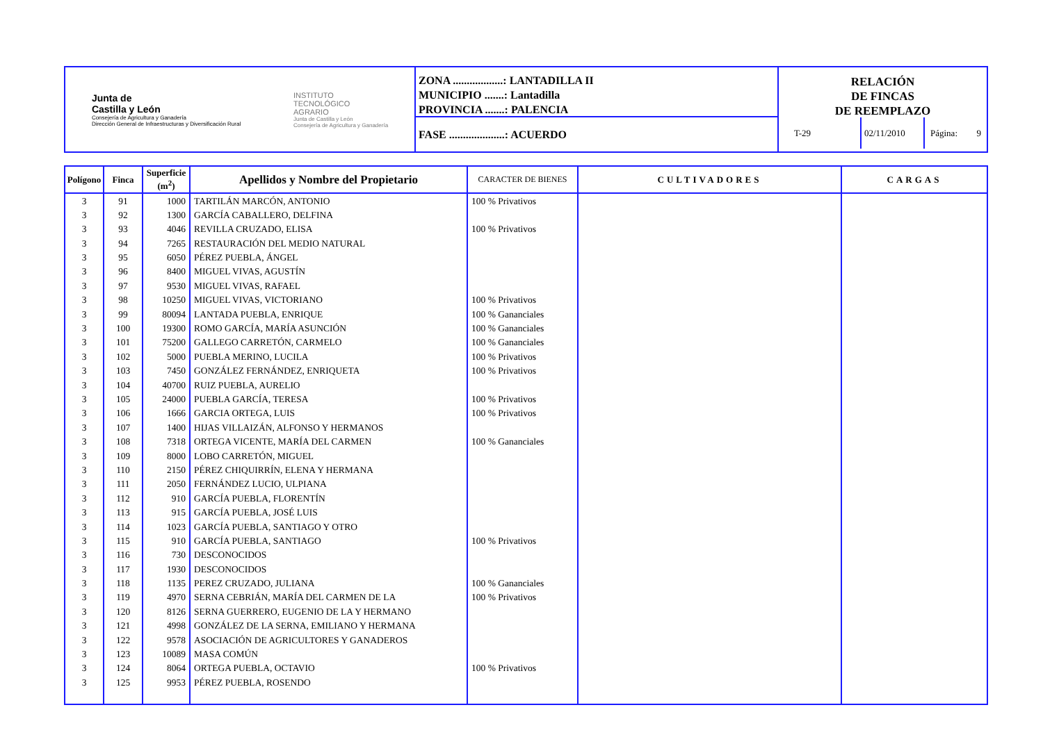Junta de
Castilla y León
Consejería de Agricultura y Ganadería
Dirección General de Infraestructuras y Diversificación Rural
INSTITUTO
TECNOLÓGICO
AGRARIO
Junta de Castilla y León
Consejería de Agricultura y Ganadería
ZONA ..................: LANTADILLA II
MUNICIPIO .......: Lantadilla
PROVINCIA .......: PALENCIA
FASE ....................: ACUERDO
RELACIÓN
DE FINCAS
DE REEMPLAZO
T-29 02/11/2010 Página: 9
| Polígono | Finca | Superficie (m<sup>2</sup>) | Apellidos y Nombre del Propietario | CARACTER DE BIENES | CULTIVADORES | CARGAS |
| --- | --- | --- | --- | --- | --- | --- |
| 3 | 91 | 1000 | TARTILÁN MARCÓN, ANTONIO | 100 % Privativos | | |
| 3 | 92 | 1300 | GARCÍA CABALLERO, DELFINA | | | |
| 3 | 93 | 4046 | REVILLA CRUZADO, ELISA | 100 % Privativos | | |
| 3 | 94 | 7265 | RESTAURACIÓN DEL MEDIO NATURAL | | | |
| 3 | 95 | 6050 | PÉREZ PUEBLA, ÁNGEL | | | |
| 3 | 96 | 8400 | MIGUEL VIVAS, AGUSTÍN | | | |
| 3 | 97 | 9530 | MIGUEL VIVAS, RAFAEL | | | |
| 3 | 98 | 10250 | MIGUEL VIVAS, VICTORIANO | 100 % Privativos | | |
| 3 | 99 | 80094 | LANTADA PUEBLA, ENRIQUE | 100 % Gananciales | | |
| 3 | 100 | 19300 | ROMO GARCÍA, MARÍA ASUNCIÓN | 100 % Gananciales | | |
| 3 | 101 | 75200 | GALLEGO CARRETÓN, CARMELO | 100 % Gananciales | | |
| 3 | 102 | 5000 | PUEBLA MERINO, LUCILA | 100 % Privativos | | |
| 3 | 103 | 7450 | GONZÁLEZ FERNÁNDEZ, ENRIQUETA | 100 % Privativos | | |
| 3 | 104 | 40700 | RUIZ PUEBLA, AURELIO | | | |
| 3 | 105 | 24000 | PUEBLA GARCÍA, TERESA | 100 % Privativos | | |
| 3 | 106 | 1666 | GARCIA ORTEGA, LUIS | 100 % Privativos | | |
| 3 | 107 | 1400 | HIJAS VILLAIZÁN, ALFONSO Y HERMANOS | | | |
| 3 | 108 | 7318 | ORTEGA VICENTE, MARÍA DEL CARMEN | 100 % Gananciales | | |
| 3 | 109 | 8000 | LOBO CARRETÓN, MIGUEL | | | |
| 3 | 110 | 2150 | PÉREZ CHIQUIRRÍN, ELENA Y HERMANA | | | |
| 3 | 111 | 2050 | FERNÁNDEZ LUCIO, ULPIANA | | | |
| 3 | 112 | 910 | GARCÍA PUEBLA, FLORENTÍN | | | |
| 3 | 113 | 915 | GARCÍA PUEBLA, JOSÉ LUIS | | | |
| 3 | 114 | 1023 | GARCÍA PUEBLA, SANTIAGO Y OTRO | | | |
| 3 | 115 | 910 | GARCÍA PUEBLA, SANTIAGO | 100 % Privativos | | |
| 3 | 116 | 730 | DESCONOCIDOS | | | |
| 3 | 117 | 1930 | DESCONOCIDOS | | | |
| 3 | 118 | 1135 | PEREZ CRUZADO, JULIANA | 100 % Gananciales | | |
| 3 | 119 | 4970 | SERNA CEBRIÁN, MARÍA DEL CARMEN DE LA | 100 % Privativos | | |
| 3 | 120 | 8126 | SERNA GUERRERO, EUGENIO DE LA Y HERMANO | | | |
| 3 | 121 | 4998 | GONZÁLEZ DE LA SERNA, EMILIANO Y HERMANA | | | |
| 3 | 122 | 9578 | ASOCIACIÓN DE AGRICULTORES Y GANADEROS | | | |
| 3 | 123 | 10089 | MASA COMÚN | | | |
| 3 | 124 | 8064 | ORTEGA PUEBLA, OCTAVIO | 100 % Privativos | | |
| 3 | 125 | 9953 | PÉREZ PUEBLA, ROSENDO | | | |